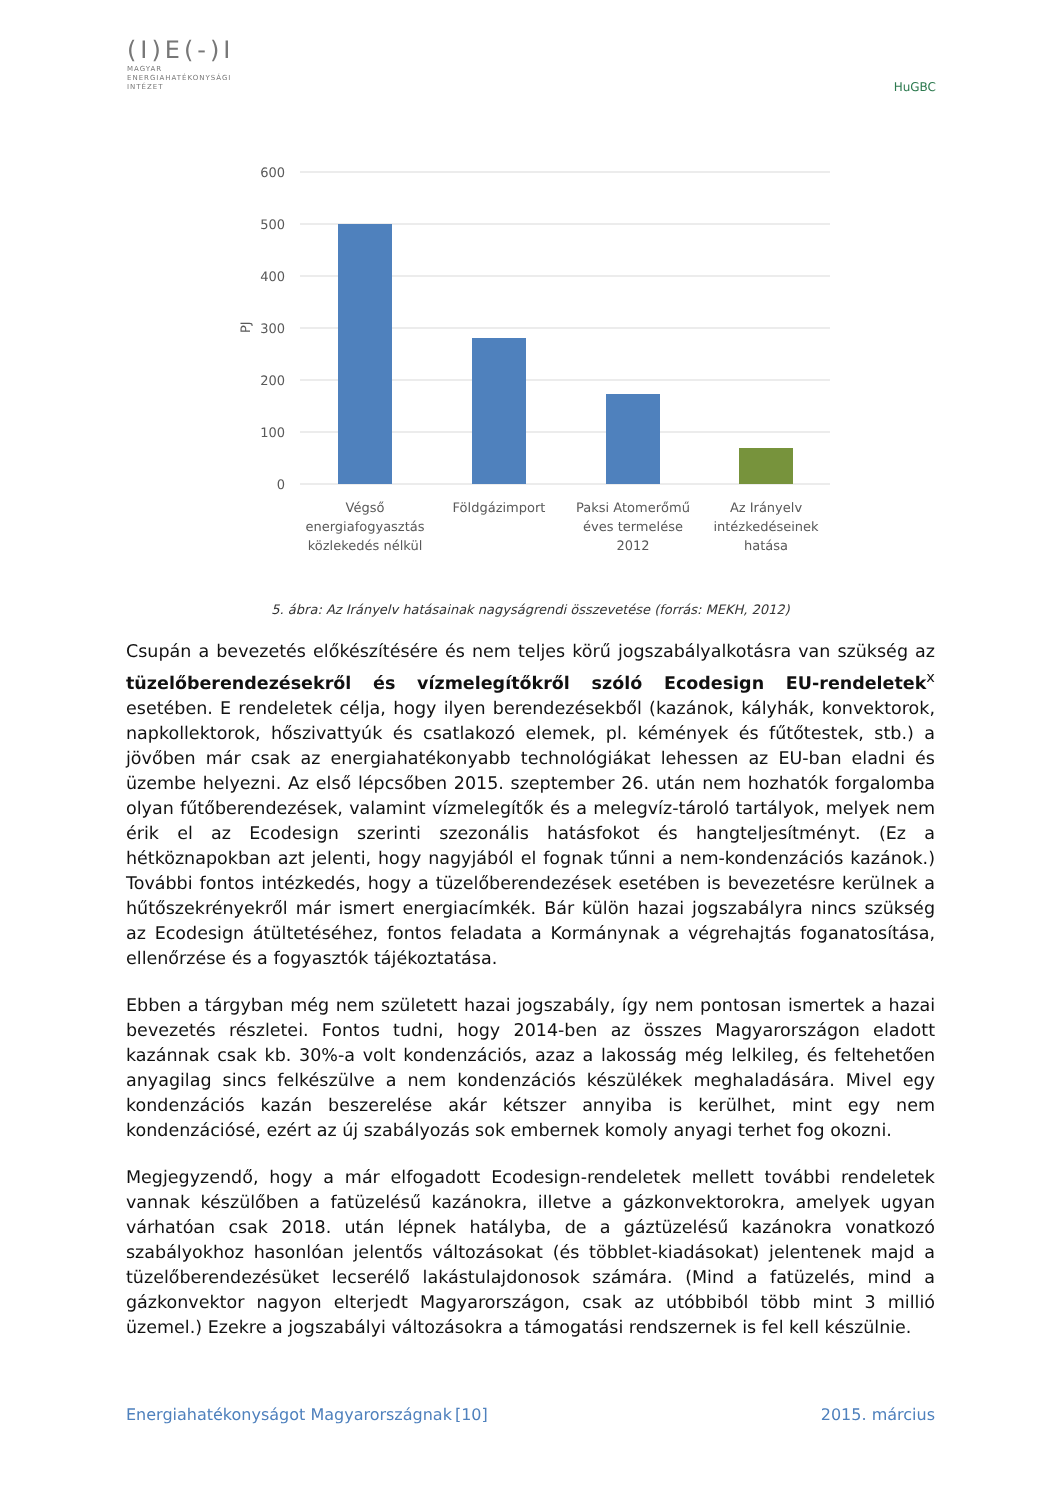(I)E(-)I
MAGYAR
ENERGIAHATÉKONYSÁGI
INTÉZET
HuGBC
600
500
400
300
200
100
0
PJ
Végső
energiafogyasztás
közlekedés nélkül
Földgázimport
Paksi Atomerőmű
éves termelése
2012
Az Irányelv
intézkedéseinek
hatása
5. ábra: Az Irányelv hatásainak nagyságrendi összevetése (forrás: MEKH, 2012)
Csupán a bevezetés előkészítésére és nem teljes körű jogszabályalkotásra van szükség az tüzelőberendezésekről és vízmelegítőkről szóló Ecodesign EU-rendeletek<sup>x</sup> esetében. E rendeletek célja, hogy ilyen berendezésekből (kazánok, kályhák, konvektorok, napkollektorok, hőszivattyúk és csatlakozó elemek, pl. kémények és fűtőtestek, stb.) a jövőben már csak az energiahatékonyabb technológiákat lehessen az EU-ban eladni és üzembe helyezni. Az első lépcsőben 2015. szeptember 26. után nem hozhatók forgalomba olyan fűtőberendezések, valamint vízmelegítők és a melegvíz-tároló tartályok, melyek nem érik el az Ecodesign szerinti szezonális hatásfokot és hangteljesítményt. (Ez a hétköznapokban azt jelenti, hogy nagyjából el fognak tűnni a nem-kondenzációs kazánok.) További fontos intézkedés, hogy a tüzelőberendezések esetében is bevezetésre kerülnek a hűtőszekrényekről már ismert energiacímkék. Bár külön hazai jogszabályra nincs szükség az Ecodesign átültetéséhez, fontos feladata a Kormánynak a végrehajtás foganatosítása, ellenőrzése és a fogyasztók tájékoztatása.
Ebben a tárgyban még nem született hazai jogszabály, így nem pontosan ismertek a hazai bevezetés részletei. Fontos tudni, hogy 2014-ben az összes Magyarországon eladott kazánnak csak kb. 30%-a volt kondenzációs, azaz a lakosság még lelkileg, és feltehetően anyagilag sincs felkészülve a nem kondenzációs készülékek meghaladására. Mivel egy kondenzációs kazán beszerelése akár kétszer annyiba is kerülhet, mint egy nem kondenzációsé, ezért az új szabályozás sok embernek komoly anyagi terhet fog okozni.
Megjegyzendő, hogy a már elfogadott Ecodesign-rendeletek mellett további rendeletek vannak készülőben a fatüzelésű kazánokra, illetve a gázkonvektorokra, amelyek ugyan várhatóan csak 2018. után lépnek hatályba, de a gáztüzelésű kazánokra vonatkozó szabályokhoz hasonlóan jelentős változásokat (és többlet-kiadásokat) jelentenek majd a tüzelőberendezésüket lecserélő lakástulajdonosok számára. (Mind a fatüzelés, mind a gázkonvektor nagyon elterjedt Magyarországon, csak az utóbbiból több mint 3 millió üzemel.) Ezekre a jogszabályi változásokra a támogatási rendszernek is fel kell készülnie.
Energiahatékonyságot Magyarországnak [10] 2015. március